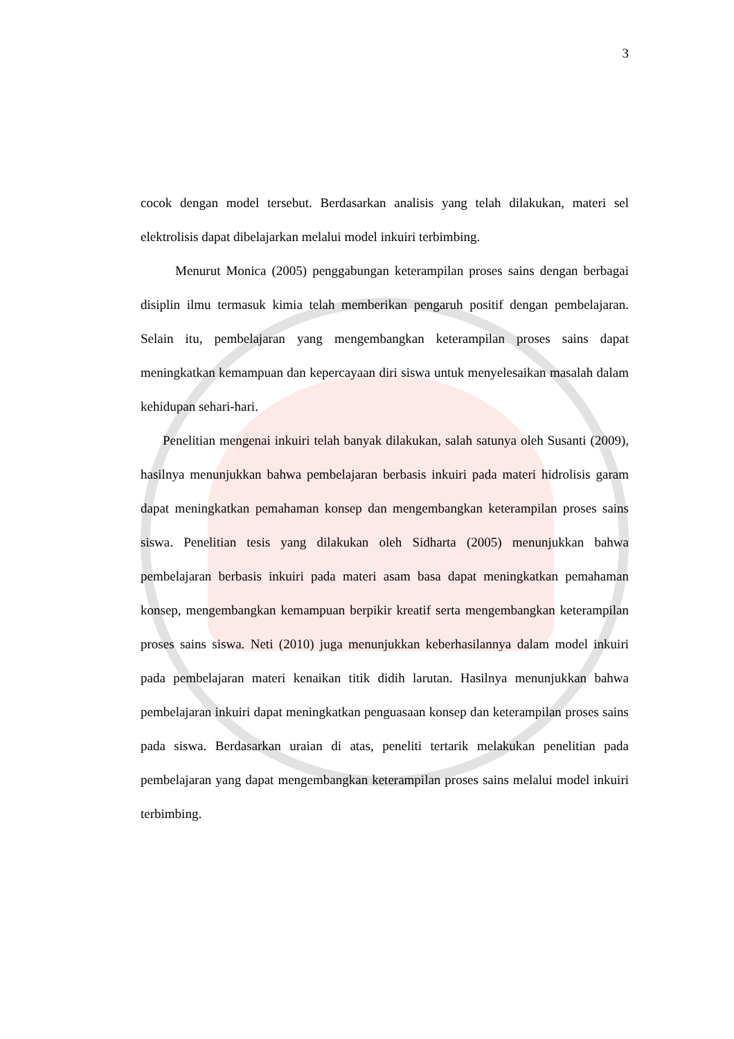3
cocok dengan model tersebut. Berdasarkan analisis yang telah dilakukan, materi sel elektrolisis dapat dibelajarkan melalui model inkuiri terbimbing.
Menurut Monica (2005) penggabungan keterampilan proses sains dengan berbagai disiplin ilmu termasuk kimia telah memberikan pengaruh positif dengan pembelajaran. Selain itu, pembelajaran yang mengembangkan keterampilan proses sains dapat meningkatkan kemampuan dan kepercayaan diri siswa untuk menyelesaikan masalah dalam kehidupan sehari-hari.
Penelitian mengenai inkuiri telah banyak dilakukan, salah satunya oleh Susanti (2009), hasilnya menunjukkan bahwa pembelajaran berbasis inkuiri pada materi hidrolisis garam dapat meningkatkan pemahaman konsep dan mengembangkan keterampilan proses sains siswa. Penelitian tesis yang dilakukan oleh Sidharta (2005) menunjukkan bahwa pembelajaran berbasis inkuiri pada materi asam basa dapat meningkatkan pemahaman konsep, mengembangkan kemampuan berpikir kreatif serta mengembangkan keterampilan proses sains siswa. Neti (2010) juga menunjukkan keberhasilannya dalam model inkuiri pada pembelajaran materi kenaikan titik didih larutan. Hasilnya menunjukkan bahwa pembelajaran inkuiri dapat meningkatkan penguasaan konsep dan keterampilan proses sains pada siswa. Berdasarkan uraian di atas, peneliti tertarik melakukan penelitian pada pembelajaran yang dapat mengembangkan keterampilan proses sains melalui model inkuiri terbimbing.